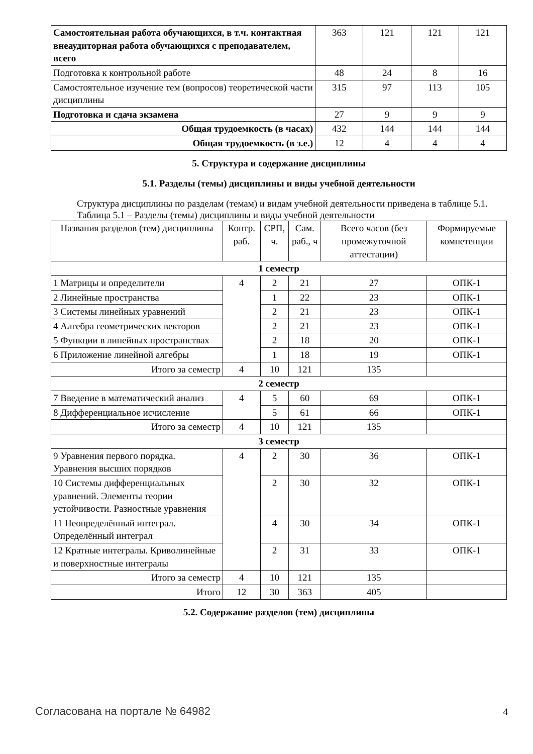| Самостоятельная работа обучающихся, в т.ч. контактная внеаудиторная работа обучающихся с преподавателем, всего | 363 | 121 | 121 | 121 |
| Подготовка к контрольной работе | 48 | 24 | 8 | 16 |
| Самостоятельное изучение тем (вопросов) теоретической части дисциплины | 315 | 97 | 113 | 105 |
| Подготовка и сдача экзамена | 27 | 9 | 9 | 9 |
| Общая трудоемкость (в часах) | 432 | 144 | 144 | 144 |
| Общая трудоемкость (в з.е.) | 12 | 4 | 4 | 4 |
5. Структура и содержание дисциплины
5.1. Разделы (темы) дисциплины и виды учебной деятельности
Структура дисциплины по разделам (темам) и видам учебной деятельности приведена в таблице 5.1.
Таблица 5.1 – Разделы (темы) дисциплины и виды учебной деятельности
| Названия разделов (тем) дисциплины | Контр. раб. | СРП, ч. | Сам. раб., ч | Всего часов (без промежуточной аттестации) | Формируемые компетенции |
| --- | --- | --- | --- | --- | --- |
| 1 семестр | | | | | |
| 1 Матрицы и определители | 4 | 2 | 21 | 27 | ОПК-1 |
| 2 Линейные пространства | | 1 | 22 | 23 | ОПК-1 |
| 3 Системы линейных уравнений | | 2 | 21 | 23 | ОПК-1 |
| 4 Алгебра геометрических векторов | | 2 | 21 | 23 | ОПК-1 |
| 5 Функции в линейных пространствах | | 2 | 18 | 20 | ОПК-1 |
| 6 Приложение линейной алгебры | | 1 | 18 | 19 | ОПК-1 |
| Итого за семестр | 4 | 10 | 121 | 135 | |
| 2 семестр | | | | | |
| 7 Введение в математический анализ | 4 | 5 | 60 | 69 | ОПК-1 |
| 8 Дифференциальное исчисление | | 5 | 61 | 66 | ОПК-1 |
| Итого за семестр | 4 | 10 | 121 | 135 | |
| 3 семестр | | | | | |
| 9 Уравнения первого порядка. Уравнения высших порядков | 4 | 2 | 30 | 36 | ОПК-1 |
| 10 Системы дифференциальных уравнений. Элементы теории устойчивости. Разностные уравнения | | 2 | 30 | 32 | ОПК-1 |
| 11 Неопределённый интеграл. Определённый интеграл | | 4 | 30 | 34 | ОПК-1 |
| 12 Кратные интегралы. Криволинейные и поверхностные интегралы | | 2 | 31 | 33 | ОПК-1 |
| Итого за семестр | 4 | 10 | 121 | 135 | |
| Итого | 12 | 30 | 363 | 405 | |
5.2. Содержание разделов (тем) дисциплины
Согласована на портале № 64982 4